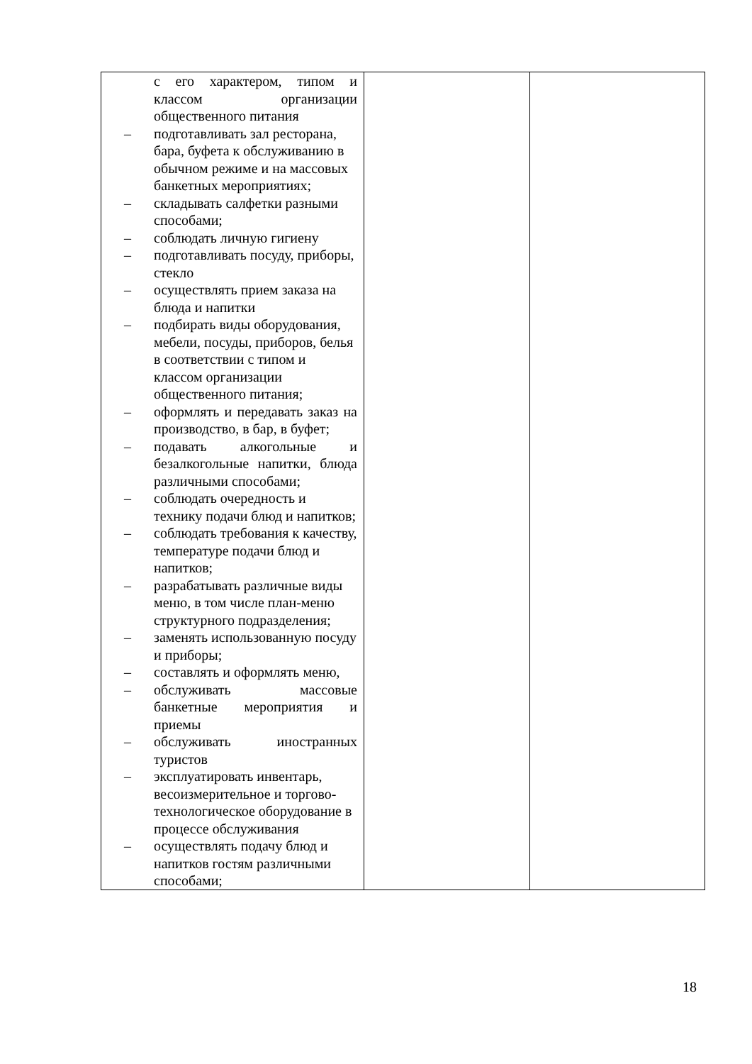| с его характером, типом и классом организации общественного питания – подготавливать зал ресторана, бара, буфета к обслуживанию в обычном режиме и на массовых банкетных мероприятиях; – складывать салфетки разными способами; – соблюдать личную гигиену – подготавливать посуду, приборы, стекло – осуществлять прием заказа на блюда и напитки – подбирать виды оборудования, мебели, посуды, приборов, белья в соответствии с типом и классом организации общественного питания; – оформлять и передавать заказ на производство, в бар, в буфет; – подавать алкогольные и безалкогольные напитки, блюда различными способами; – соблюдать очередность и технику подачи блюд и напитков; – соблюдать требования к качеству, температуре подачи блюд и напитков; – разрабатывать различные виды меню, в том числе план-меню структурного подразделения; – заменять использованную посуду и приборы; – составлять и оформлять меню, – обслуживать массовые банкетные мероприятия и приемы – обслуживать иностранных туристов – эксплуатировать инвентарь, весоизмерительное и торгово-технологическое оборудование в процессе обслуживания – осуществлять подачу блюд и напитков гостям различными способами; | | |
18